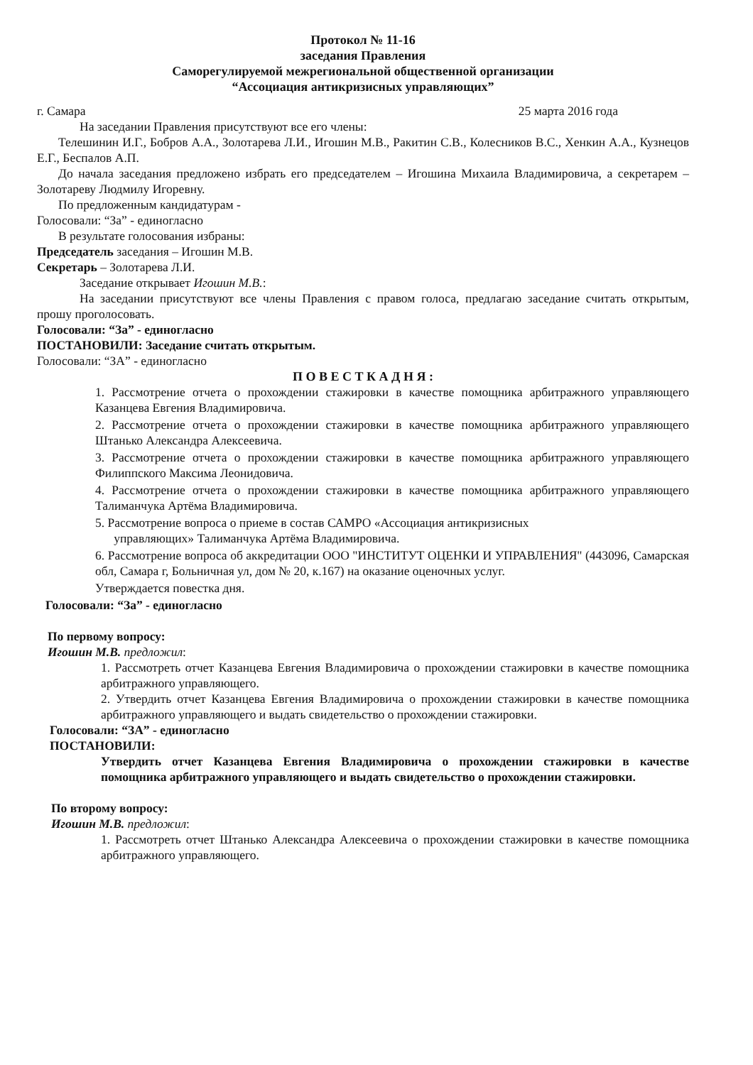Протокол № 11-16
заседания Правления
Саморегулируемой межрегиональной общественной организации
“Ассоциация антикризисных управляющих”
г. Самара 25 марта 2016 года
На заседании Правления присутствуют все его члены:
Телешинин И.Г., Бобров А.А., Золотарева Л.И., Игошин М.В., Ракитин С.В., Колесников В.С., Хенкин А.А., Кузнецов Е.Г., Беспалов А.П.
До начала заседания предложено избрать его председателем – Игошина Михаила Владимировича, а секретарем – Золотареву Людмилу Игоревну.
По предложенным кандидатурам -
Голосовали: “За” - единогласно
В результате голосования избраны:
Председатель заседания – Игошин М.В.
Секретарь – Золотарева Л.И.
Заседание открывает Игошин М.В.:
На заседании присутствуют все члены Правления с правом голоса, предлагаю заседание считать открытым, прошу проголосовать.
Голосовали: “За” - единогласно
ПОСТАНОВИЛИ: Заседание считать открытым.
Голосовали: “ЗА” - единогласно
П О В Е С Т К А Д Н Я :
1. Рассмотрение отчета о прохождении стажировки в качестве помощника арбитражного управляющего Казанцева Евгения Владимировича.
2. Рассмотрение отчета о прохождении стажировки в качестве помощника арбитражного управляющего Штанько Александра Алексеевича.
3. Рассмотрение отчета о прохождении стажировки в качестве помощника арбитражного управляющего Филиппского Максима Леонидовича.
4. Рассмотрение отчета о прохождении стажировки в качестве помощника арбитражного управляющего Талиманчука Артёма Владимировича.
5. Рассмотрение вопроса о приеме в состав САМРО «Ассоциация антикризисных
управляющих» Талиманчука Артёма Владимировича.
6. Рассмотрение вопроса об аккредитации ООО "ИНСТИТУТ ОЦЕНКИ И УПРАВЛЕНИЯ" (443096, Самарская обл, Самара г, Больничная ул, дом № 20, к.167) на оказание оценочных услуг.
Утверждается повестка дня.
Голосовали: “За” - единогласно
По первому вопросу:
Игошин М.В. предложил:
1. Рассмотреть отчет Казанцева Евгения Владимировича о прохождении стажировки в качестве помощника арбитражного управляющего.
2. Утвердить отчет Казанцева Евгения Владимировича о прохождении стажировки в качестве помощника арбитражного управляющего и выдать свидетельство о прохождении стажировки.
Голосовали: “ЗА” - единогласно
ПОСТАНОВИЛИ:
Утвердить отчет Казанцева Евгения Владимировича о прохождении стажировки в качестве помощника арбитражного управляющего и выдать свидетельство о прохождении стажировки.
По второму вопросу:
Игошин М.В. предложил:
1. Рассмотреть отчет Штанько Александра Алексеевича о прохождении стажировки в качестве помощника арбитражного управляющего.